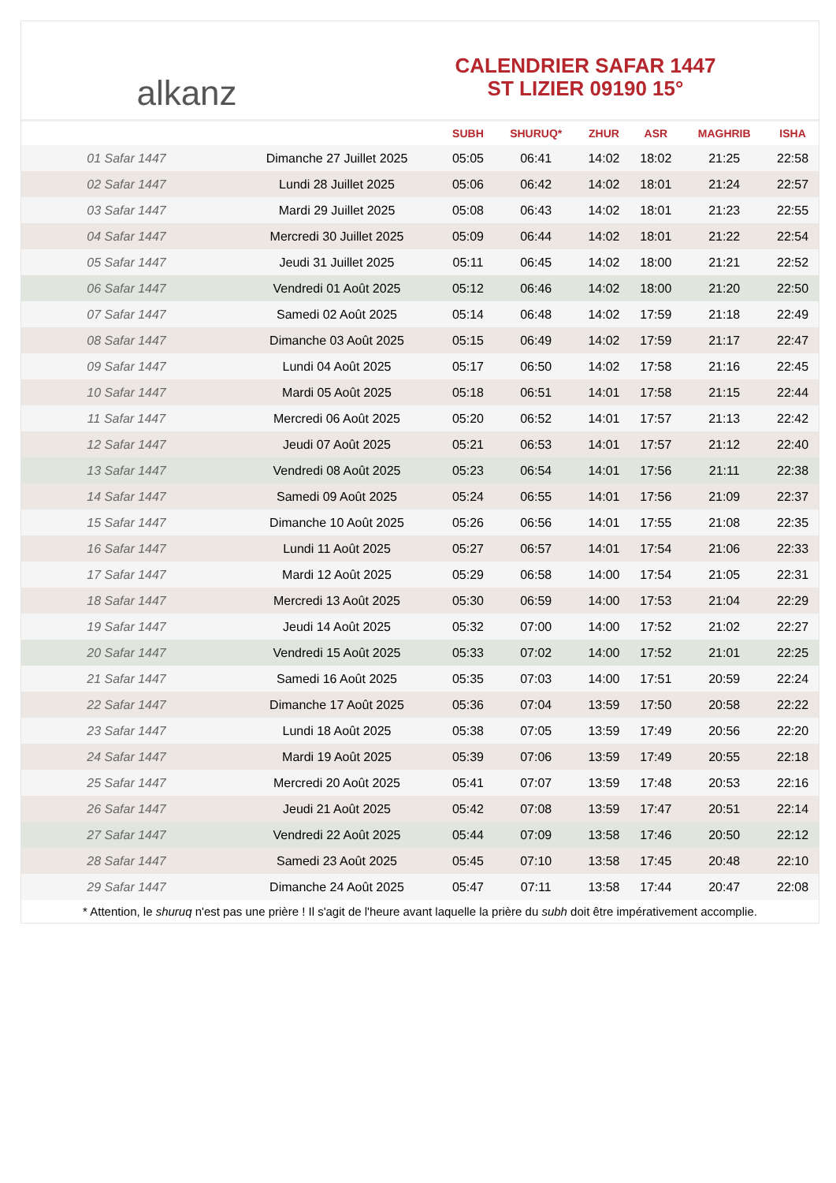alkanz
CALENDRIER SAFAR 1447
ST LIZIER 09190 15°
| | | SUBH | SHURUQ* | ZHUR | ASR | MAGHRIB | ISHA |
| --- | --- | --- | --- | --- | --- | --- | --- |
| 01 Safar 1447 | Dimanche 27 Juillet 2025 | 05:05 | 06:41 | 14:02 | 18:02 | 21:25 | 22:58 |
| 02 Safar 1447 | Lundi 28 Juillet 2025 | 05:06 | 06:42 | 14:02 | 18:01 | 21:24 | 22:57 |
| 03 Safar 1447 | Mardi 29 Juillet 2025 | 05:08 | 06:43 | 14:02 | 18:01 | 21:23 | 22:55 |
| 04 Safar 1447 | Mercredi 30 Juillet 2025 | 05:09 | 06:44 | 14:02 | 18:01 | 21:22 | 22:54 |
| 05 Safar 1447 | Jeudi 31 Juillet 2025 | 05:11 | 06:45 | 14:02 | 18:00 | 21:21 | 22:52 |
| 06 Safar 1447 | Vendredi 01 Août 2025 | 05:12 | 06:46 | 14:02 | 18:00 | 21:20 | 22:50 |
| 07 Safar 1447 | Samedi 02 Août 2025 | 05:14 | 06:48 | 14:02 | 17:59 | 21:18 | 22:49 |
| 08 Safar 1447 | Dimanche 03 Août 2025 | 05:15 | 06:49 | 14:02 | 17:59 | 21:17 | 22:47 |
| 09 Safar 1447 | Lundi 04 Août 2025 | 05:17 | 06:50 | 14:02 | 17:58 | 21:16 | 22:45 |
| 10 Safar 1447 | Mardi 05 Août 2025 | 05:18 | 06:51 | 14:01 | 17:58 | 21:15 | 22:44 |
| 11 Safar 1447 | Mercredi 06 Août 2025 | 05:20 | 06:52 | 14:01 | 17:57 | 21:13 | 22:42 |
| 12 Safar 1447 | Jeudi 07 Août 2025 | 05:21 | 06:53 | 14:01 | 17:57 | 21:12 | 22:40 |
| 13 Safar 1447 | Vendredi 08 Août 2025 | 05:23 | 06:54 | 14:01 | 17:56 | 21:11 | 22:38 |
| 14 Safar 1447 | Samedi 09 Août 2025 | 05:24 | 06:55 | 14:01 | 17:56 | 21:09 | 22:37 |
| 15 Safar 1447 | Dimanche 10 Août 2025 | 05:26 | 06:56 | 14:01 | 17:55 | 21:08 | 22:35 |
| 16 Safar 1447 | Lundi 11 Août 2025 | 05:27 | 06:57 | 14:01 | 17:54 | 21:06 | 22:33 |
| 17 Safar 1447 | Mardi 12 Août 2025 | 05:29 | 06:58 | 14:00 | 17:54 | 21:05 | 22:31 |
| 18 Safar 1447 | Mercredi 13 Août 2025 | 05:30 | 06:59 | 14:00 | 17:53 | 21:04 | 22:29 |
| 19 Safar 1447 | Jeudi 14 Août 2025 | 05:32 | 07:00 | 14:00 | 17:52 | 21:02 | 22:27 |
| 20 Safar 1447 | Vendredi 15 Août 2025 | 05:33 | 07:02 | 14:00 | 17:52 | 21:01 | 22:25 |
| 21 Safar 1447 | Samedi 16 Août 2025 | 05:35 | 07:03 | 14:00 | 17:51 | 20:59 | 22:24 |
| 22 Safar 1447 | Dimanche 17 Août 2025 | 05:36 | 07:04 | 13:59 | 17:50 | 20:58 | 22:22 |
| 23 Safar 1447 | Lundi 18 Août 2025 | 05:38 | 07:05 | 13:59 | 17:49 | 20:56 | 22:20 |
| 24 Safar 1447 | Mardi 19 Août 2025 | 05:39 | 07:06 | 13:59 | 17:49 | 20:55 | 22:18 |
| 25 Safar 1447 | Mercredi 20 Août 2025 | 05:41 | 07:07 | 13:59 | 17:48 | 20:53 | 22:16 |
| 26 Safar 1447 | Jeudi 21 Août 2025 | 05:42 | 07:08 | 13:59 | 17:47 | 20:51 | 22:14 |
| 27 Safar 1447 | Vendredi 22 Août 2025 | 05:44 | 07:09 | 13:58 | 17:46 | 20:50 | 22:12 |
| 28 Safar 1447 | Samedi 23 Août 2025 | 05:45 | 07:10 | 13:58 | 17:45 | 20:48 | 22:10 |
| 29 Safar 1447 | Dimanche 24 Août 2025 | 05:47 | 07:11 | 13:58 | 17:44 | 20:47 | 22:08 |
* Attention, le shuruq n'est pas une prière ! Il s'agit de l'heure avant laquelle la prière du subh doit être impérativement accomplie.